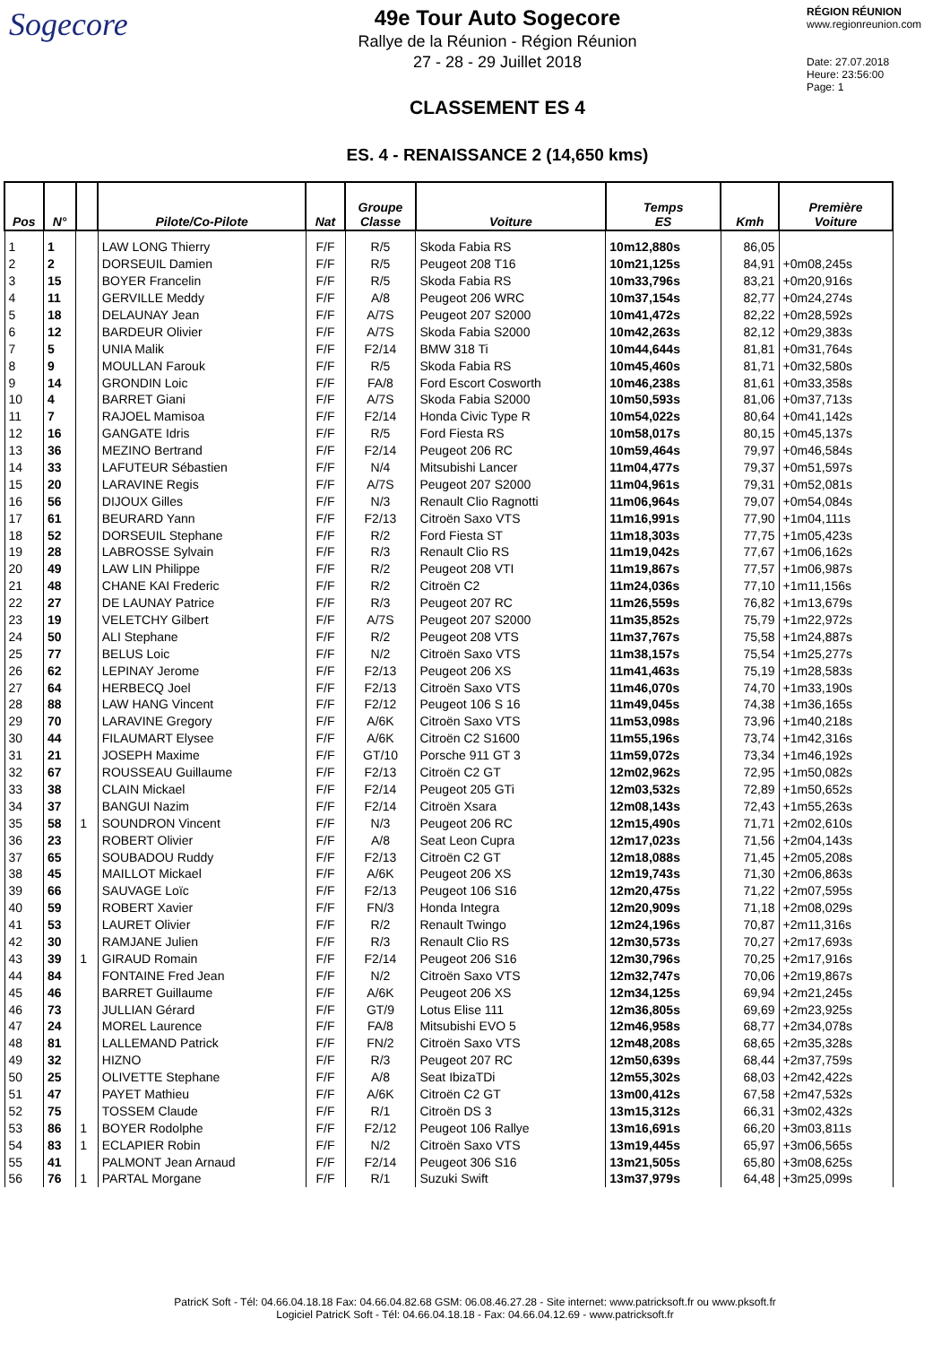Sogecore
49e Tour Auto Sogecore
Rallye de la Réunion - Région Réunion
27 - 28 - 29 Juillet 2018
CLASSEMENT ES 4
ES. 4 - RENAISSANCE 2 (14,650 kms)
RÉGION RÉUNION
www.regionreunion.com
Date: 27.07.2018
Heure: 23:56:00
Page: 1
| Pos | N° | | Pilote/Co-Pilote | Nat | Groupe Classe | Voiture | Temps ES | Kmh | Première Voiture |
| --- | --- | --- | --- | --- | --- | --- | --- | --- | --- |
| 1 | 1 | | LAW LONG Thierry | F/F | R/5 | Skoda Fabia RS | 10m12,880s | 86,05 | |
| 2 | 2 | | DORSEUIL Damien | F/F | R/5 | Peugeot 208 T16 | 10m21,125s | 84,91 | +0m08,245s |
| 3 | 15 | | BOYER Francelin | F/F | R/5 | Skoda Fabia RS | 10m33,796s | 83,21 | +0m20,916s |
| 4 | 11 | | GERVILLE Meddy | F/F | A/8 | Peugeot 206 WRC | 10m37,154s | 82,77 | +0m24,274s |
| 5 | 18 | | DELAUNAY Jean | F/F | A/7S | Peugeot 207 S2000 | 10m41,472s | 82,22 | +0m28,592s |
| 6 | 12 | | BARDEUR Olivier | F/F | A/7S | Skoda Fabia S2000 | 10m42,263s | 82,12 | +0m29,383s |
| 7 | 5 | | UNIA Malik | F/F | F2/14 | BMW 318 Ti | 10m44,644s | 81,81 | +0m31,764s |
| 8 | 9 | | MOULLAN Farouk | F/F | R/5 | Skoda Fabia RS | 10m45,460s | 81,71 | +0m32,580s |
| 9 | 14 | | GRONDIN Loic | F/F | FA/8 | Ford Escort Cosworth | 10m46,238s | 81,61 | +0m33,358s |
| 10 | 4 | | BARRET Giani | F/F | A/7S | Skoda Fabia S2000 | 10m50,593s | 81,06 | +0m37,713s |
| 11 | 7 | | RAJOEL Mamisoa | F/F | F2/14 | Honda Civic Type R | 10m54,022s | 80,64 | +0m41,142s |
| 12 | 16 | | GANGATE Idris | F/F | R/5 | Ford Fiesta RS | 10m58,017s | 80,15 | +0m45,137s |
| 13 | 36 | | MEZINO Bertrand | F/F | F2/14 | Peugeot 206 RC | 10m59,464s | 79,97 | +0m46,584s |
| 14 | 33 | | LAFUTEUR Sébastien | F/F | N/4 | Mitsubishi Lancer | 11m04,477s | 79,37 | +0m51,597s |
| 15 | 20 | | LARAVINE Regis | F/F | A/7S | Peugeot 207 S2000 | 11m04,961s | 79,31 | +0m52,081s |
| 16 | 56 | | DIJOUX Gilles | F/F | N/3 | Renault Clio Ragnotti | 11m06,964s | 79,07 | +0m54,084s |
| 17 | 61 | | BEURARD Yann | F/F | F2/13 | Citroën Saxo VTS | 11m16,991s | 77,90 | +1m04,111s |
| 18 | 52 | | DORSEUIL Stephane | F/F | R/2 | Ford Fiesta ST | 11m18,303s | 77,75 | +1m05,423s |
| 19 | 28 | | LABROSSE Sylvain | F/F | R/3 | Renault Clio RS | 11m19,042s | 77,67 | +1m06,162s |
| 20 | 49 | | LAW LIN Philippe | F/F | R/2 | Peugeot 208 VTI | 11m19,867s | 77,57 | +1m06,987s |
| 21 | 48 | | CHANE KAI Frederic | F/F | R/2 | Citroën C2 | 11m24,036s | 77,10 | +1m11,156s |
| 22 | 27 | | DE LAUNAY Patrice | F/F | R/3 | Peugeot 207 RC | 11m26,559s | 76,82 | +1m13,679s |
| 23 | 19 | | VELETCHY Gilbert | F/F | A/7S | Peugeot 207 S2000 | 11m35,852s | 75,79 | +1m22,972s |
| 24 | 50 | | ALI Stephane | F/F | R/2 | Peugeot 208 VTS | 11m37,767s | 75,58 | +1m24,887s |
| 25 | 77 | | BELUS Loic | F/F | N/2 | Citroën Saxo VTS | 11m38,157s | 75,54 | +1m25,277s |
| 26 | 62 | | LEPINAY Jerome | F/F | F2/13 | Peugeot 206 XS | 11m41,463s | 75,19 | +1m28,583s |
| 27 | 64 | | HERBECQ Joel | F/F | F2/13 | Citroën Saxo VTS | 11m46,070s | 74,70 | +1m33,190s |
| 28 | 88 | | LAW HANG Vincent | F/F | F2/12 | Peugeot 106 S 16 | 11m49,045s | 74,38 | +1m36,165s |
| 29 | 70 | | LARAVINE Gregory | F/F | A/6K | Citroën Saxo VTS | 11m53,098s | 73,96 | +1m40,218s |
| 30 | 44 | | FILAUMART Elysee | F/F | A/6K | Citroën C2 S1600 | 11m55,196s | 73,74 | +1m42,316s |
| 31 | 21 | | JOSEPH Maxime | F/F | GT/10 | Porsche 911 GT 3 | 11m59,072s | 73,34 | +1m46,192s |
| 32 | 67 | | ROUSSEAU Guillaume | F/F | F2/13 | Citroën C2 GT | 12m02,962s | 72,95 | +1m50,082s |
| 33 | 38 | | CLAIN Mickael | F/F | F2/14 | Peugeot 205 GTi | 12m03,532s | 72,89 | +1m50,652s |
| 34 | 37 | | BANGUI Nazim | F/F | F2/14 | Citroën Xsara | 12m08,143s | 72,43 | +1m55,263s |
| 35 | 58 | 1 | SOUNDRON Vincent | F/F | N/3 | Peugeot 206 RC | 12m15,490s | 71,71 | +2m02,610s |
| 36 | 23 | | ROBERT Olivier | F/F | A/8 | Seat Leon Cupra | 12m17,023s | 71,56 | +2m04,143s |
| 37 | 65 | | SOUBADOU Ruddy | F/F | F2/13 | Citroën C2 GT | 12m18,088s | 71,45 | +2m05,208s |
| 38 | 45 | | MAILLOT Mickael | F/F | A/6K | Peugeot 206 XS | 12m19,743s | 71,30 | +2m06,863s |
| 39 | 66 | | SAUVAGE Loïc | F/F | F2/13 | Peugeot 106 S16 | 12m20,475s | 71,22 | +2m07,595s |
| 40 | 59 | | ROBERT Xavier | F/F | FN/3 | Honda Integra | 12m20,909s | 71,18 | +2m08,029s |
| 41 | 53 | | LAURET Olivier | F/F | R/2 | Renault Twingo | 12m24,196s | 70,87 | +2m11,316s |
| 42 | 30 | | RAMJANE Julien | F/F | R/3 | Renault Clio RS | 12m30,573s | 70,27 | +2m17,693s |
| 43 | 39 | 1 | GIRAUD Romain | F/F | F2/14 | Peugeot 206 S16 | 12m30,796s | 70,25 | +2m17,916s |
| 44 | 84 | | FONTAINE Fred Jean | F/F | N/2 | Citroën Saxo VTS | 12m32,747s | 70,06 | +2m19,867s |
| 45 | 46 | | BARRET Guillaume | F/F | A/6K | Peugeot 206 XS | 12m34,125s | 69,94 | +2m21,245s |
| 46 | 73 | | JULLIAN Gérard | F/F | GT/9 | Lotus Elise 111 | 12m36,805s | 69,69 | +2m23,925s |
| 47 | 24 | | MOREL Laurence | F/F | FA/8 | Mitsubishi EVO 5 | 12m46,958s | 68,77 | +2m34,078s |
| 48 | 81 | | LALLEMAND Patrick | F/F | FN/2 | Citroën Saxo VTS | 12m48,208s | 68,65 | +2m35,328s |
| 49 | 32 | | HIZNO | F/F | R/3 | Peugeot 207 RC | 12m50,639s | 68,44 | +2m37,759s |
| 50 | 25 | | OLIVETTE Stephane | F/F | A/8 | Seat IbizaTDi | 12m55,302s | 68,03 | +2m42,422s |
| 51 | 47 | | PAYET Mathieu | F/F | A/6K | Citroën C2 GT | 13m00,412s | 67,58 | +2m47,532s |
| 52 | 75 | | TOSSEM Claude | F/F | R/1 | Citroën DS 3 | 13m15,312s | 66,31 | +3m02,432s |
| 53 | 86 | 1 | BOYER Rodolphe | F/F | F2/12 | Peugeot 106 Rallye | 13m16,691s | 66,20 | +3m03,811s |
| 54 | 83 | 1 | ECLAPIER Robin | F/F | N/2 | Citroën Saxo VTS | 13m19,445s | 65,97 | +3m06,565s |
| 55 | 41 | | PALMONT Jean Arnaud | F/F | F2/14 | Peugeot 306 S16 | 13m21,505s | 65,80 | +3m08,625s |
| 56 | 76 | 1 | PARTAL Morgane | F/F | R/1 | Suzuki Swift | 13m37,979s | 64,48 | +3m25,099s |
PatricK Soft - Tél: 04.66.04.18.18 Fax: 04.66.04.82.68 GSM: 06.08.46.27.28 - Site internet: www.patricksoft.fr ou www.pksoft.fr
Logiciel PatricK Soft - Tél: 04.66.04.18.18 - Fax: 04.66.04.12.69 - www.patricksoft.fr